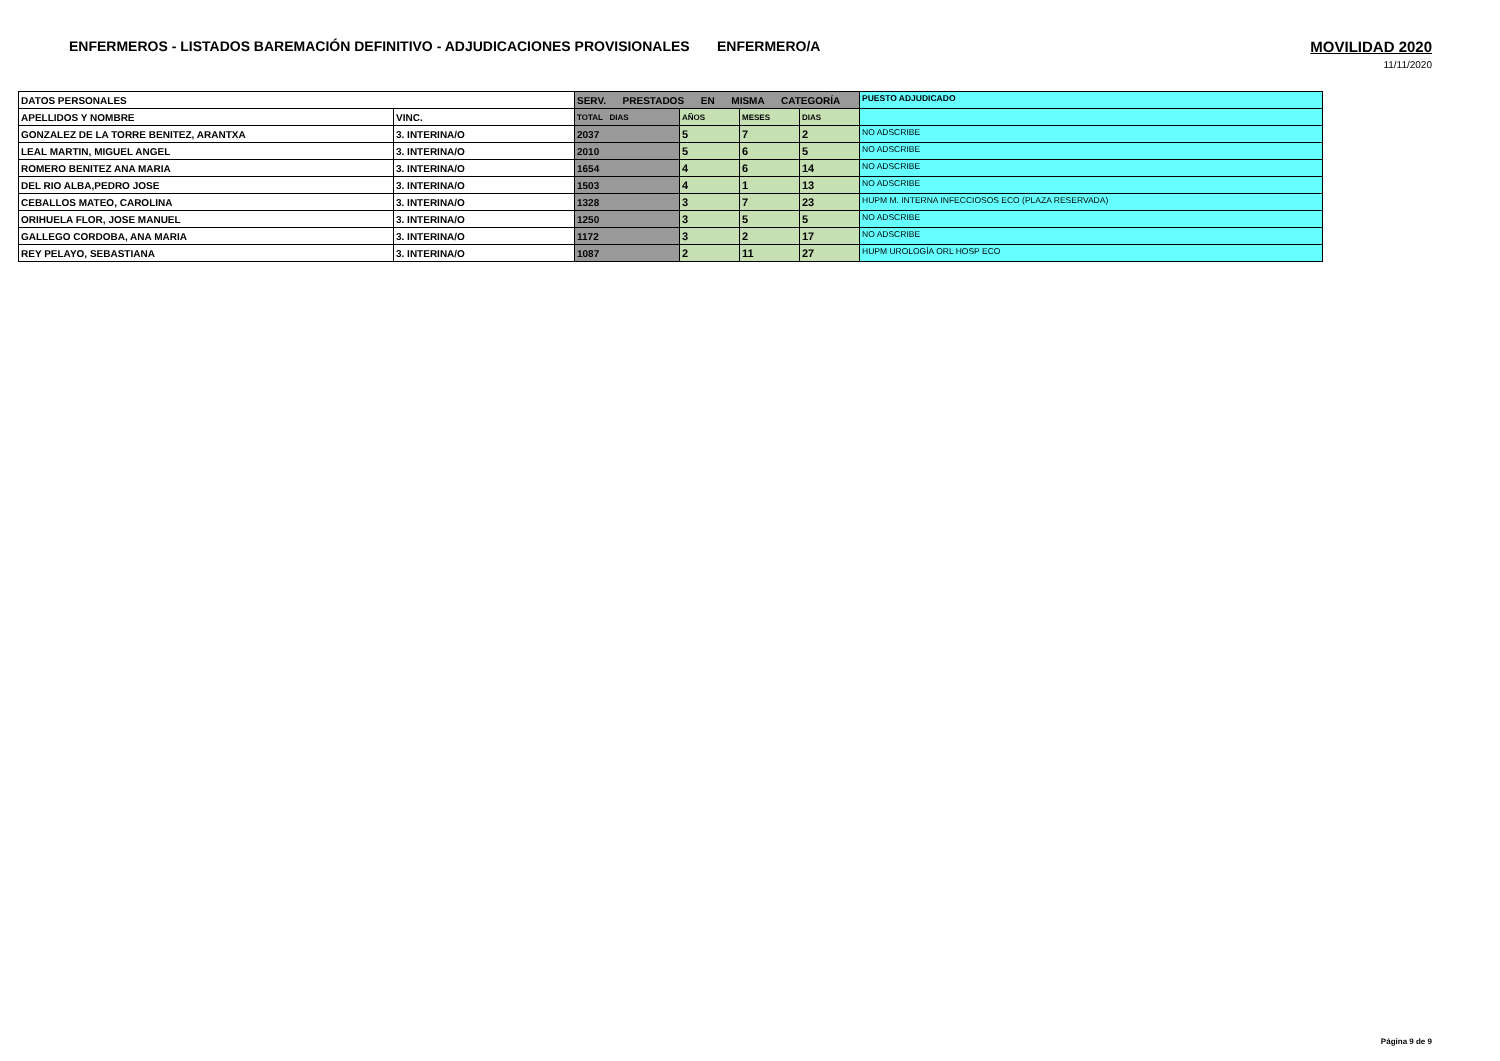ENFERMEROS - LISTADOS BAREMACIÓN DEFINITIVO - ADJUDICACIONES PROVISIONALES ENFERMERO/A
MOVILIDAD 2020
11/11/2020
| DATOS PERSONALES | | SERV. PRESTADOS EN MISMA CATEGORÍA | | | | PUESTO ADJUDICADO |
| APELLIDOS Y NOMBRE | VINC. | TOTAL DIAS | AÑOS | MESES | DIAS | |
| GONZALEZ DE LA TORRE BENITEZ, ARANTXA | 3. INTERINA/O | 2037 | 5 | 7 | 2 | NO ADSCRIBE |
| LEAL MARTIN, MIGUEL ANGEL | 3. INTERINA/O | 2010 | 5 | 6 | 5 | NO ADSCRIBE |
| ROMERO BENITEZ ANA MARIA | 3. INTERINA/O | 1654 | 4 | 6 | 14 | NO ADSCRIBE |
| DEL RIO ALBA,PEDRO JOSE | 3. INTERINA/O | 1503 | 4 | 1 | 13 | NO ADSCRIBE |
| CEBALLOS MATEO, CAROLINA | 3. INTERINA/O | 1328 | 3 | 7 | 23 | HUPM M. INTERNA INFECCIOSOS ECO (PLAZA RESERVADA) |
| ORIHUELA FLOR, JOSE MANUEL | 3. INTERINA/O | 1250 | 3 | 5 | 5 | NO ADSCRIBE |
| GALLEGO CORDOBA, ANA MARIA | 3. INTERINA/O | 1172 | 3 | 2 | 17 | NO ADSCRIBE |
| REY PELAYO, SEBASTIANA | 3. INTERINA/O | 1087 | 2 | 11 | 27 | HUPM UROLOGÍA ORL HOSP ECO |
Página 9 de 9